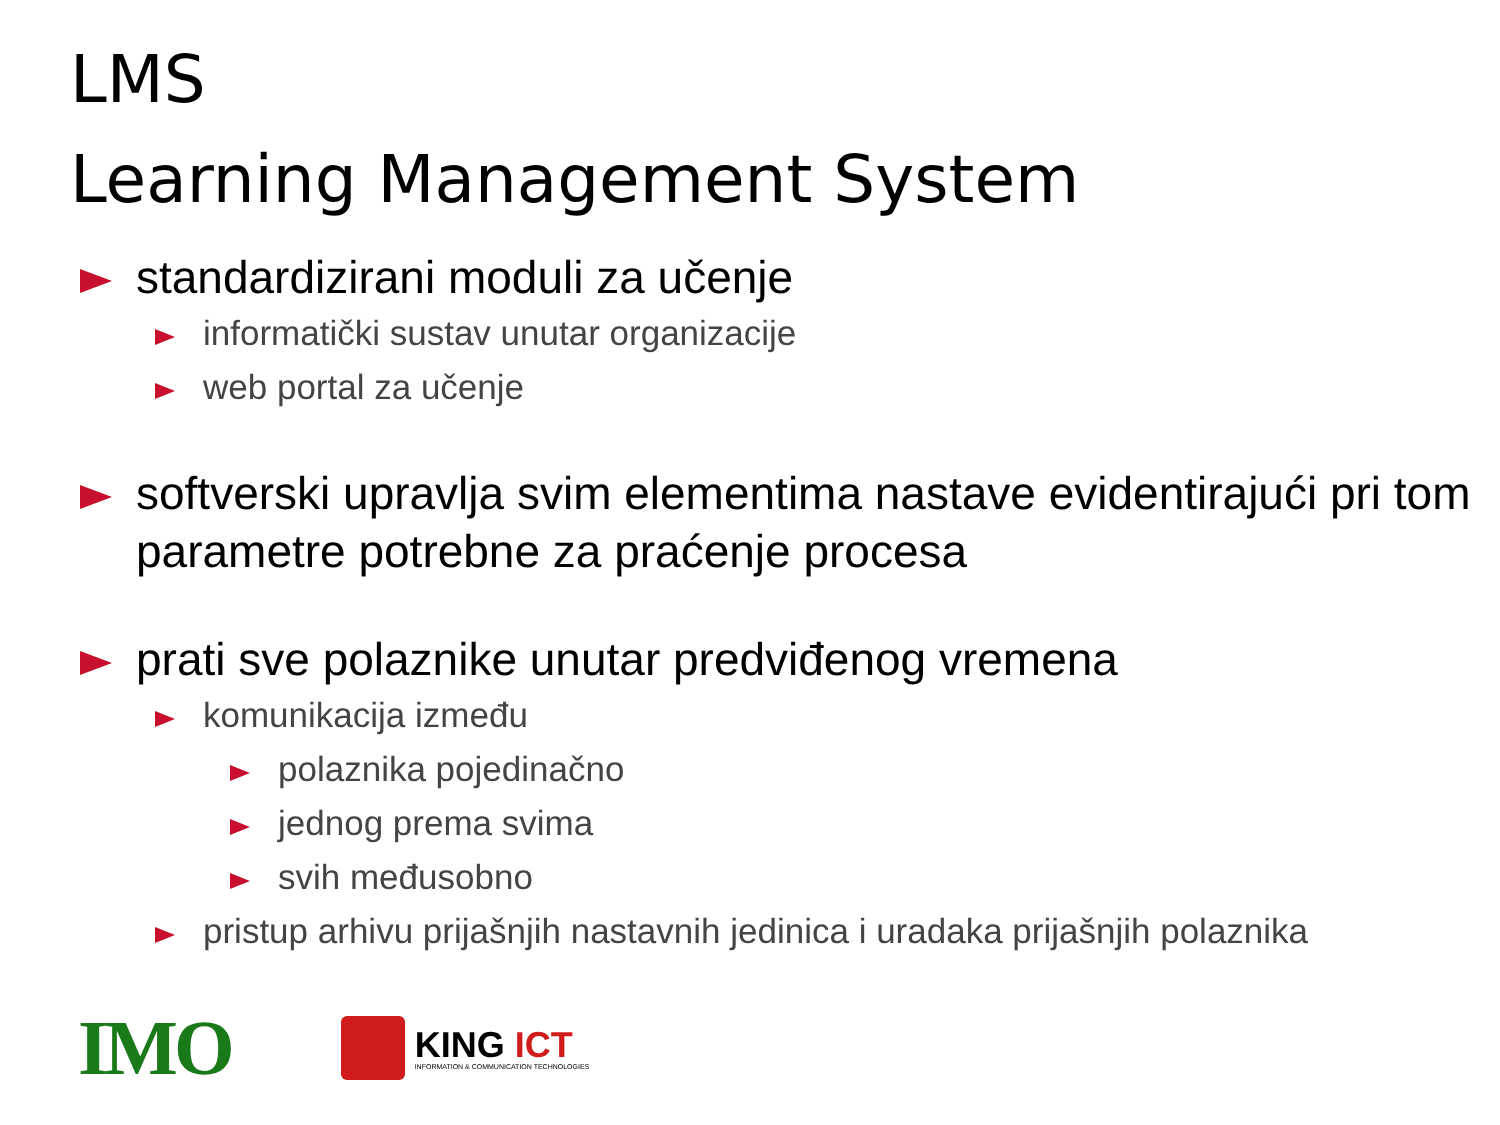LMS
Learning Management System
standardizirani moduli za učenje
informatički sustav unutar organizacije
web portal za učenje
softverski upravlja svim elementima nastave evidentirajući pri tom parametre potrebne za praćenje procesa
prati sve polaznike unutar predviđenog vremena
komunikacija između
polaznika pojedinačno
jednog prema svima
svih međusobno
pristup arhivu prijašnjih nastavnih jedinica i uradaka prijašnjih polaznika
IMO
KING ICT
INFORMATION & COMMUNICATION TECHNOLOGIES